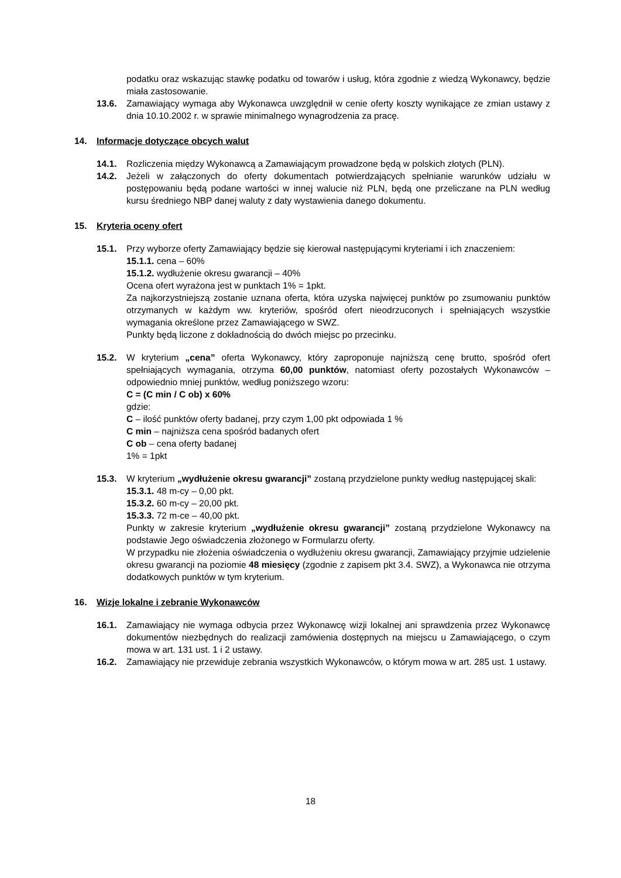podatku oraz wskazując stawkę podatku od towarów i usług, która zgodnie z wiedzą Wykonawcy, będzie miała zastosowanie.
13.6. Zamawiający wymaga aby Wykonawca uwzględnił w cenie oferty koszty wynikające ze zmian ustawy z dnia 10.10.2002 r. w sprawie minimalnego wynagrodzenia za pracę.
14. Informacje dotyczące obcych walut
14.1. Rozliczenia między Wykonawcą a Zamawiającym prowadzone będą w polskich złotych (PLN).
14.2. Jeżeli w załączonych do oferty dokumentach potwierdzających spełnianie warunków udziału w postępowaniu będą podane wartości w innej walucie niż PLN, będą one przeliczane na PLN według kursu średniego NBP danej waluty z daty wystawienia danego dokumentu.
15. Kryteria oceny ofert
15.1. Przy wyborze oferty Zamawiający będzie się kierował następującymi kryteriami i ich znaczeniem:
15.1.1. cena – 60%
15.1.2. wydłużenie okresu gwarancji – 40%
Ocena ofert wyrażona jest w punktach 1% = 1pkt.
Za najkorzystniejszą zostanie uznana oferta, która uzyska najwięcej punktów po zsumowaniu punktów otrzymanych w każdym ww. kryteriów, spośród ofert nieodrzuconych i spełniających wszystkie wymagania określone przez Zamawiającego w SWZ.
Punkty będą liczone z dokładnością do dwóch miejsc po przecinku.
15.2. W kryterium „cena” oferta Wykonawcy, który zaproponuje najniższą cenę brutto, spośród ofert spełniających wymagania, otrzyma 60,00 punktów, natomiast oferty pozostałych Wykonawców – odpowiednio mniej punktów, według poniższego wzoru:
C = (C min / C ob) x 60%
gdzie:
C – ilość punktów oferty badanej, przy czym 1,00 pkt odpowiada 1 %
C min – najniższa cena spośród badanych ofert
C ob – cena oferty badanej
1% = 1pkt
15.3. W kryterium „wydłużenie okresu gwarancji” zostaną przydzielone punkty według następującej skali:
15.3.1. 48 m-cy – 0,00 pkt.
15.3.2. 60 m-cy – 20,00 pkt.
15.3.3. 72 m-ce – 40,00 pkt.
Punkty w zakresie kryterium „wydłużenie okresu gwarancji” zostaną przydzielone Wykonawcy na podstawie Jego oświadczenia złożonego w Formularzu oferty.
W przypadku nie złożenia oświadczenia o wydłużeniu okresu gwarancji, Zamawiający przyjmie udzielenie okresu gwarancji na poziomie 48 miesięcy (zgodnie z zapisem pkt 3.4. SWZ), a Wykonawca nie otrzyma dodatkowych punktów w tym kryterium.
16. Wizje lokalne i zebranie Wykonawców
16.1. Zamawiający nie wymaga odbycia przez Wykonawcę wizji lokalnej ani sprawdzenia przez Wykonawcę dokumentów niezbędnych do realizacji zamówienia dostępnych na miejscu u Zamawiającego, o czym mowa w art. 131 ust. 1 i 2 ustawy.
16.2. Zamawiający nie przewiduje zebrania wszystkich Wykonawców, o którym mowa w art. 285 ust. 1 ustawy.
18